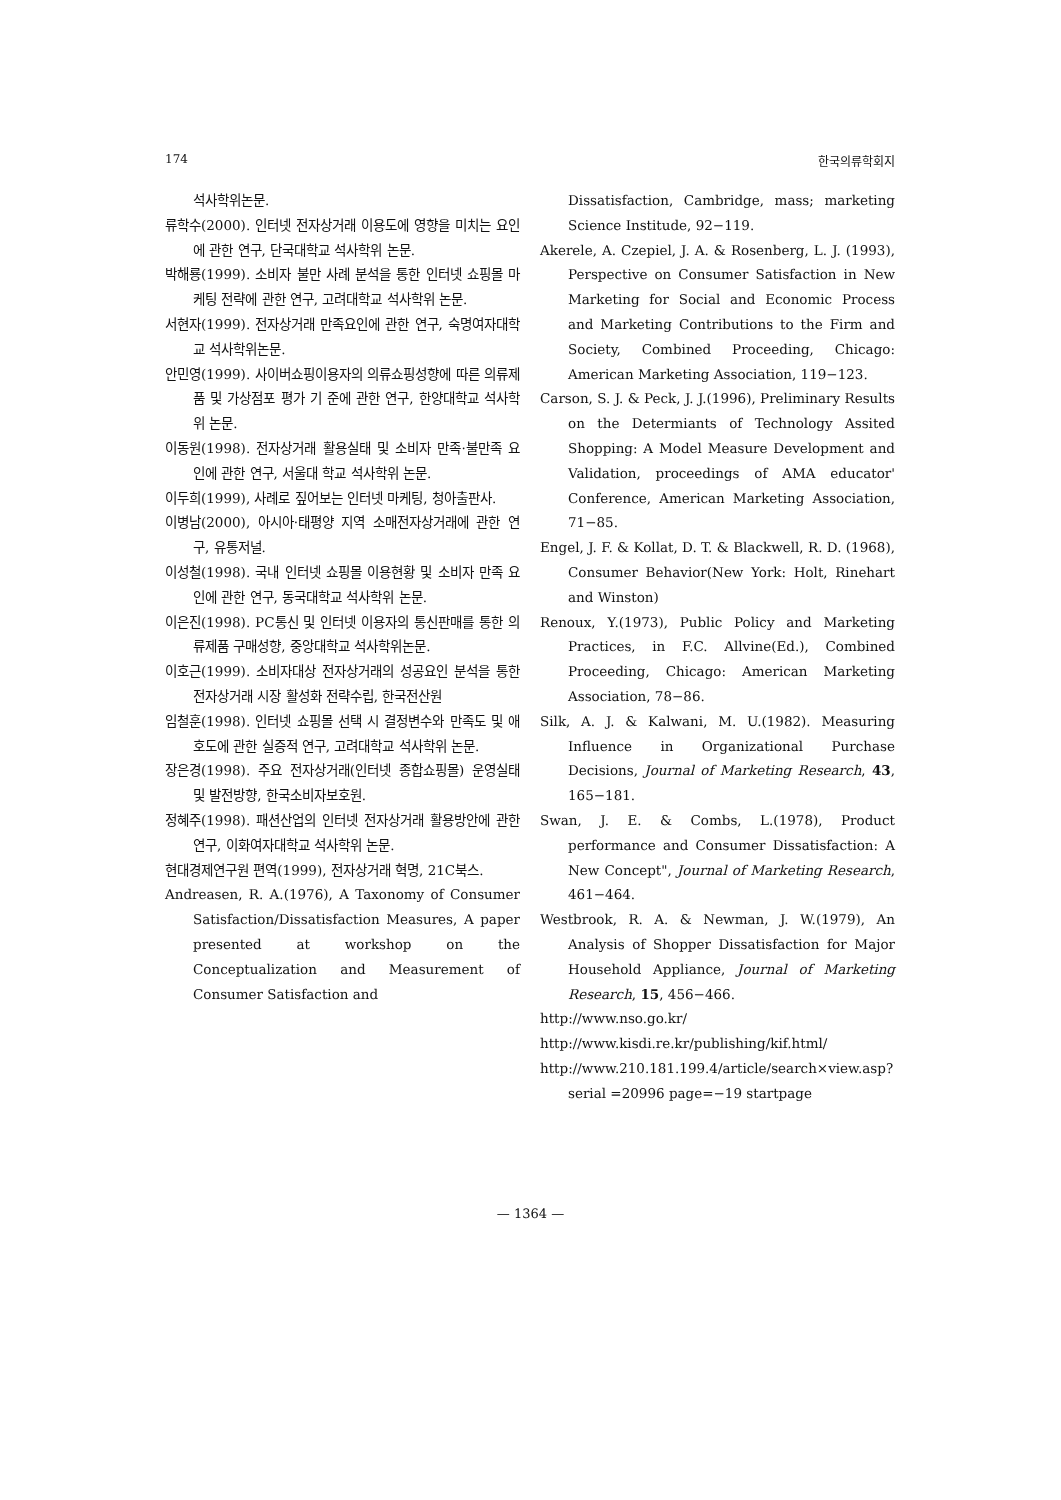174 한국의류학회지
석사학위논문.
류학수(2000). 인터넷 전자상거래 이용도에 영향을 미치는 요인에 관한 연구, 단국대학교 석사학위 논문.
박해룡(1999). 소비자 불만 사례 분석을 통한 인터넷 쇼핑몰 마케팅 전략에 관한 연구, 고려대학교 석사학위 논문.
서현자(1999). 전자상거래 만족요인에 관한 연구, 숙명여자대학교 석사학위논문.
안민영(1999). 사이버쇼핑이용자의 의류쇼핑성향에 따른 의류제품 및 가상점포 평가 기 준에 관한 연구, 한양대학교 석사학위 논문.
이동원(1998). 전자상거래 활용실태 및 소비자 만족·불만족 요인에 관한 연구, 서울대 학교 석사학위 논문.
이두희(1999), 사례로 짚어보는 인터넷 마케팅, 청아출판사.
이병남(2000), 아시아·태평양 지역 소매전자상거래에 관한 연구, 유통저널.
이성철(1998). 국내 인터넷 쇼핑몰 이용현황 및 소비자 만족 요인에 관한 연구, 동국대학교 석사학위 논문.
이은진(1998). PC통신 및 인터넷 이용자의 통신판매를 통한 의류제품 구매성향, 중앙대학교 석사학위논문.
이호근(1999). 소비자대상 전자상거래의 성공요인 분석을 통한 전자상거래 시장 활성화 전략수립, 한국전산원
임철훈(1998). 인터넷 쇼핑몰 선택 시 결정변수와 만족도 및 애호도에 관한 실증적 연구, 고려대학교 석사학위 논문.
장은경(1998). 주요 전자상거래(인터넷 종합쇼핑몰) 운영실태 및 발전방향, 한국소비자보호원.
정혜주(1998). 패션산업의 인터넷 전자상거래 활용방안에 관한 연구, 이화여자대학교 석사학위 논문.
현대경제연구원 편역(1999), 전자상거래 혁명, 21C북스.
Andreasen, R. A.(1976), A Taxonomy of Consumer Satisfaction/Dissatisfaction Measures, A paper presented at workshop on the Conceptualization and Measurement of Consumer Satisfaction and
Dissatisfaction, Cambridge, mass; marketing Science Institude, 92−119.
Akerele, A. Czepiel, J. A. & Rosenberg, L. J. (1993), Perspective on Consumer Satisfaction in New Marketing for Social and Economic Process and Marketing Contributions to the Firm and Society, Combined Proceeding, Chicago: American Marketing Association, 119−123.
Carson, S. J. & Peck, J. J.(1996), Preliminary Results on the Determiants of Technology Assited Shopping: A Model Measure Development and Validation, proceedings of AMA educator' Conference, American Marketing Association, 71−85.
Engel, J. F. & Kollat, D. T. & Blackwell, R. D. (1968), Consumer Behavior(New York: Holt, Rinehart and Winston)
Renoux, Y.(1973), Public Policy and Marketing Practices, in F.C. Allvine(Ed.), Combined Proceeding, Chicago: American Marketing Association, 78−86.
Silk, A. J. & Kalwani, M. U.(1982). Measuring Influence in Organizational Purchase Decisions, Journal of Marketing Research, 43, 165−181.
Swan, J. E. & Combs, L.(1978), Product performance and Consumer Dissatisfaction: A New Concept", Journal of Marketing Research, 461−464.
Westbrook, R. A. & Newman, J. W.(1979), An Analysis of Shopper Dissatisfaction for Major Household Appliance, Journal of Marketing Research, 15, 456−466.
http://www.nso.go.kr/
http://www.kisdi.re.kr/publishing/kif.html/
http://www.210.181.199.4/article/search×view.asp?serial =20996 page=−19 startpage
— 1364 —